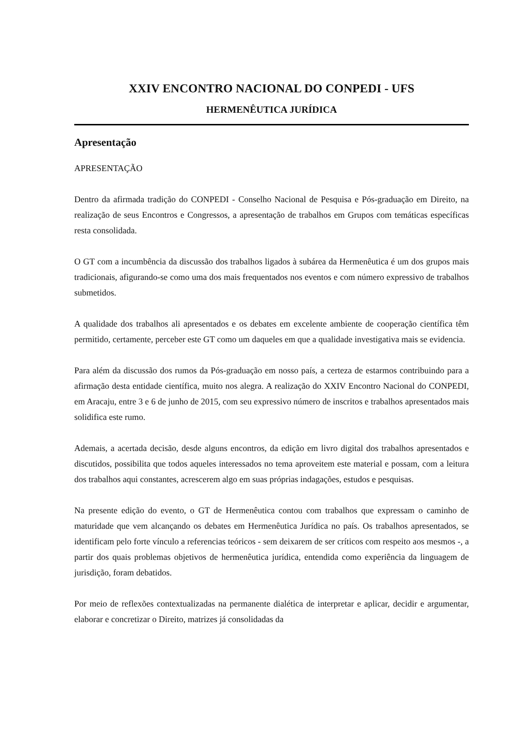XXIV ENCONTRO NACIONAL DO CONPEDI - UFS
HERMENÊUTICA JURÍDICA
Apresentação
APRESENTAÇÃO
Dentro da afirmada tradição do CONPEDI - Conselho Nacional de Pesquisa e Pós-graduação em Direito, na realização de seus Encontros e Congressos, a apresentação de trabalhos em Grupos com temáticas específicas resta consolidada.
O GT com a incumbência da discussão dos trabalhos ligados à subárea da Hermenêutica é um dos grupos mais tradicionais, afigurando-se como uma dos mais frequentados nos eventos e com número expressivo de trabalhos submetidos.
A qualidade dos trabalhos ali apresentados e os debates em excelente ambiente de cooperação científica têm permitido, certamente, perceber este GT como um daqueles em que a qualidade investigativa mais se evidencia.
Para além da discussão dos rumos da Pós-graduação em nosso país, a certeza de estarmos contribuindo para a afirmação desta entidade científica, muito nos alegra. A realização do XXIV Encontro Nacional do CONPEDI, em Aracaju, entre 3 e 6 de junho de 2015, com seu expressivo número de inscritos e trabalhos apresentados mais solidifica este rumo.
Ademais, a acertada decisão, desde alguns encontros, da edição em livro digital dos trabalhos apresentados e discutidos, possibilita que todos aqueles interessados no tema aproveitem este material e possam, com a leitura dos trabalhos aqui constantes, acrescerem algo em suas próprias indagações, estudos e pesquisas.
Na presente edição do evento, o GT de Hermenêutica contou com trabalhos que expressam o caminho de maturidade que vem alcançando os debates em Hermenêutica Jurídica no país. Os trabalhos apresentados, se identificam pelo forte vínculo a referencias teóricos - sem deixarem de ser críticos com respeito aos mesmos -, a partir dos quais problemas objetivos de hermenêutica jurídica, entendida como experiência da linguagem de jurisdição, foram debatidos.
Por meio de reflexões contextualizadas na permanente dialética de interpretar e aplicar, decidir e argumentar, elaborar e concretizar o Direito, matrizes já consolidadas da